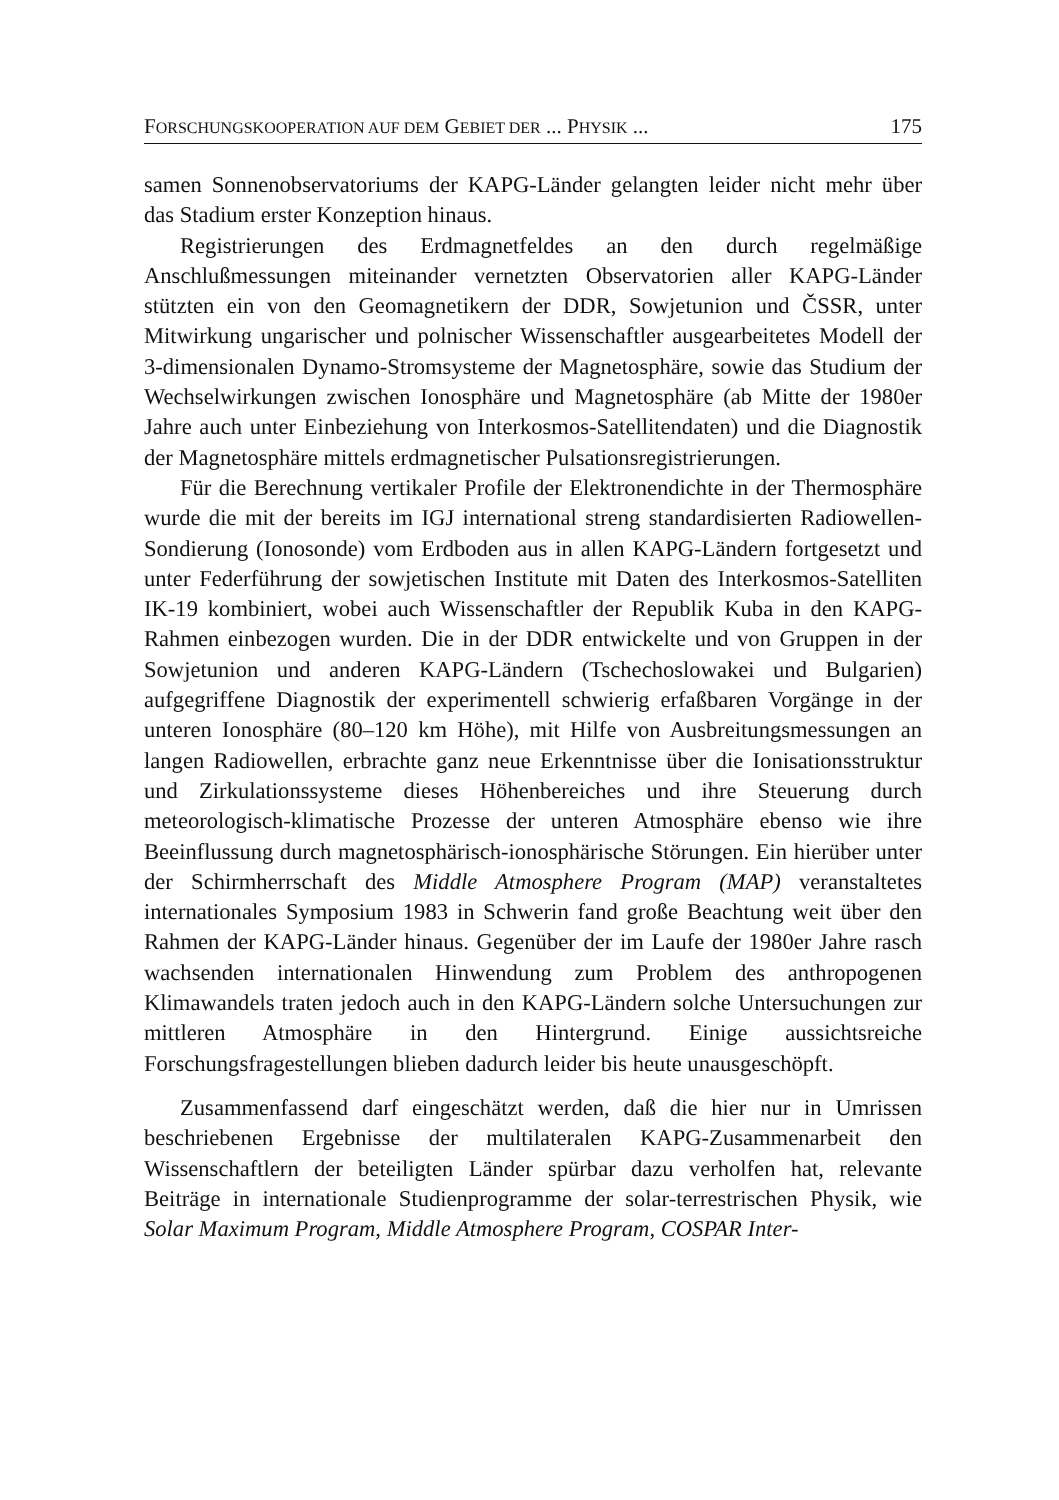FORSCHUNGSKOOPERATION AUF DEM GEBIET DER ... PHYSIK ... 175
samen Sonnenobservatoriums der KAPG-Länder gelangten leider nicht mehr über das Stadium erster Konzeption hinaus.
Registrierungen des Erdmagnetfeldes an den durch regelmäßige Anschlußmessungen miteinander vernetzten Observatorien aller KAPG-Länder stützten ein von den Geomagnetikern der DDR, Sowjetunion und ČSSR, unter Mitwirkung ungarischer und polnischer Wissenschaftler ausgearbeitetes Modell der 3-dimensionalen Dynamo-Stromsysteme der Magnetosphäre, sowie das Studium der Wechselwirkungen zwischen Ionosphäre und Magnetosphäre (ab Mitte der 1980er Jahre auch unter Einbeziehung von Interkosmos-Satellitendaten) und die Diagnostik der Magnetosphäre mittels erdmagnetischer Pulsationsregistrierungen.
Für die Berechnung vertikaler Profile der Elektronendichte in der Thermosphäre wurde die mit der bereits im IGJ international streng standardisierten Radiowellen-Sondierung (Ionosonde) vom Erdboden aus in allen KAPG-Ländern fortgesetzt und unter Federführung der sowjetischen Institute mit Daten des Interkosmos-Satelliten IK-19 kombiniert, wobei auch Wissenschaftler der Republik Kuba in den KAPG-Rahmen einbezogen wurden. Die in der DDR entwickelte und von Gruppen in der Sowjetunion und anderen KAPG-Ländern (Tschechoslowakei und Bulgarien) aufgegriffene Diagnostik der experimentell schwierig erfaßbaren Vorgänge in der unteren Ionosphäre (80–120 km Höhe), mit Hilfe von Ausbreitungsmessungen an langen Radiowellen, erbrachte ganz neue Erkenntnisse über die Ionisationsstruktur und Zirkulationssysteme dieses Höhenbereiches und ihre Steuerung durch meteorologisch-klimatische Prozesse der unteren Atmosphäre ebenso wie ihre Beeinflussung durch magnetosphärisch-ionosphärische Störungen. Ein hierüber unter der Schirmherrschaft des Middle Atmosphere Program (MAP) veranstaltetes internationales Symposium 1983 in Schwerin fand große Beachtung weit über den Rahmen der KAPG-Länder hinaus. Gegenüber der im Laufe der 1980er Jahre rasch wachsenden internationalen Hinwendung zum Problem des anthropogenen Klimawandels traten jedoch auch in den KAPG-Ländern solche Untersuchungen zur mittleren Atmosphäre in den Hintergrund. Einige aussichtsreiche Forschungsfragestellungen blieben dadurch leider bis heute unausgeschöpft.
Zusammenfassend darf eingeschätzt werden, daß die hier nur in Umrissen beschriebenen Ergebnisse der multilateralen KAPG-Zusammenarbeit den Wissenschaftlern der beteiligten Länder spürbar dazu verholfen hat, relevante Beiträge in internationale Studienprogramme der solar-terrestrischen Physik, wie Solar Maximum Program, Middle Atmosphere Program, COSPAR Inter-